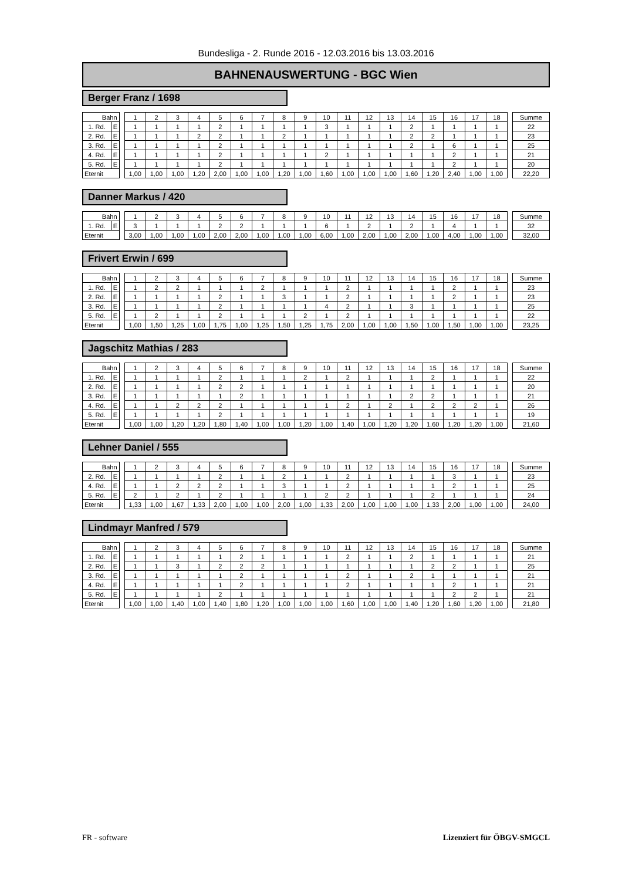Bundesliga - 2. Runde 2016 - 12.03.2016 bis 13.03.2016
BAHNENAUSWERTUNG - BGC Wien
Berger Franz / 1698
| Bahn | | | 1 | 2 | 3 | 4 | 5 | 6 | 7 | 8 | 9 | 10 | 11 | 12 | 13 | 14 | 15 | 16 | 17 | 18 | | Summe |
| --- | --- | --- | --- | --- | --- | --- | --- | --- | --- | --- | --- | --- | --- | --- | --- | --- | --- | --- | --- | --- | --- | --- |
| 1. Rd. | E | | 1 | 1 | 1 | 1 | 2 | 1 | 1 | 1 | 1 | 3 | 1 | 1 | 1 | 2 | 1 | 1 | 1 | 1 | | 22 |
| 2. Rd. | E | | 1 | 1 | 1 | 2 | 2 | 1 | 1 | 2 | 1 | 1 | 1 | 1 | 1 | 2 | 2 | 1 | 1 | 1 | | 23 |
| 3. Rd. | E | | 1 | 1 | 1 | 1 | 2 | 1 | 1 | 1 | 1 | 1 | 1 | 1 | 1 | 2 | 1 | 6 | 1 | 1 | | 25 |
| 4. Rd. | E | | 1 | 1 | 1 | 1 | 2 | 1 | 1 | 1 | 1 | 2 | 1 | 1 | 1 | 1 | 1 | 2 | 1 | 1 | | 21 |
| 5. Rd. | E | | 1 | 1 | 1 | 1 | 2 | 1 | 1 | 1 | 1 | 1 | 1 | 1 | 1 | 1 | 1 | 2 | 1 | 1 | | 20 |
| Eternit | | | 1,00 | 1,00 | 1,00 | 1,20 | 2,00 | 1,00 | 1,00 | 1,20 | 1,00 | 1,60 | 1,00 | 1,00 | 1,00 | 1,60 | 1,20 | 2,40 | 1,00 | 1,00 | | 22,20 |
Danner Markus / 420
| Bahn | | | 1 | 2 | 3 | 4 | 5 | 6 | 7 | 8 | 9 | 10 | 11 | 12 | 13 | 14 | 15 | 16 | 17 | 18 | | Summe |
| --- | --- | --- | --- | --- | --- | --- | --- | --- | --- | --- | --- | --- | --- | --- | --- | --- | --- | --- | --- | --- | --- | --- |
| 1. Rd. | E | | 3 | 1 | 1 | 1 | 2 | 2 | 1 | 1 | 1 | 6 | 1 | 2 | 1 | 2 | 1 | 4 | 1 | 1 | | 32 |
| Eternit | | | 3,00 | 1,00 | 1,00 | 1,00 | 2,00 | 2,00 | 1,00 | 1,00 | 1,00 | 6,00 | 1,00 | 2,00 | 1,00 | 2,00 | 1,00 | 4,00 | 1,00 | 1,00 | | 32,00 |
Frivert Erwin / 699
| Bahn | | | 1 | 2 | 3 | 4 | 5 | 6 | 7 | 8 | 9 | 10 | 11 | 12 | 13 | 14 | 15 | 16 | 17 | 18 | | Summe |
| --- | --- | --- | --- | --- | --- | --- | --- | --- | --- | --- | --- | --- | --- | --- | --- | --- | --- | --- | --- | --- | --- | --- |
| 1. Rd. | E | | 1 | 2 | 2 | 1 | 1 | 1 | 2 | 1 | 1 | 1 | 2 | 1 | 1 | 1 | 1 | 2 | 1 | 1 | | 23 |
| 2. Rd. | E | | 1 | 1 | 1 | 1 | 2 | 1 | 1 | 3 | 1 | 1 | 2 | 1 | 1 | 1 | 1 | 2 | 1 | 1 | | 23 |
| 3. Rd. | E | | 1 | 1 | 1 | 1 | 2 | 1 | 1 | 1 | 1 | 4 | 2 | 1 | 1 | 3 | 1 | 1 | 1 | 1 | | 25 |
| 5. Rd. | E | | 1 | 2 | 1 | 1 | 2 | 1 | 1 | 1 | 2 | 1 | 2 | 1 | 1 | 1 | 1 | 1 | 1 | 1 | | 22 |
| Eternit | | | 1,00 | 1,50 | 1,25 | 1,00 | 1,75 | 1,00 | 1,25 | 1,50 | 1,25 | 1,75 | 2,00 | 1,00 | 1,00 | 1,50 | 1,00 | 1,50 | 1,00 | 1,00 | | 23,25 |
Jagschitz Mathias / 283
| Bahn | | | 1 | 2 | 3 | 4 | 5 | 6 | 7 | 8 | 9 | 10 | 11 | 12 | 13 | 14 | 15 | 16 | 17 | 18 | | Summe |
| --- | --- | --- | --- | --- | --- | --- | --- | --- | --- | --- | --- | --- | --- | --- | --- | --- | --- | --- | --- | --- | --- | --- |
| 1. Rd. | E | | 1 | 1 | 1 | 1 | 2 | 1 | 1 | 1 | 2 | 1 | 2 | 1 | 1 | 1 | 2 | 1 | 1 | 1 | | 22 |
| 2. Rd. | E | | 1 | 1 | 1 | 1 | 2 | 2 | 1 | 1 | 1 | 1 | 1 | 1 | 1 | 1 | 1 | 1 | 1 | 1 | | 20 |
| 3. Rd. | E | | 1 | 1 | 1 | 1 | 1 | 2 | 1 | 1 | 1 | 1 | 1 | 1 | 1 | 2 | 2 | 1 | 1 | 1 | | 21 |
| 4. Rd. | E | | 1 | 1 | 2 | 2 | 2 | 1 | 1 | 1 | 1 | 1 | 2 | 1 | 2 | 1 | 2 | 2 | 2 | 1 | | 26 |
| 5. Rd. | E | | 1 | 1 | 1 | 1 | 2 | 1 | 1 | 1 | 1 | 1 | 1 | 1 | 1 | 1 | 1 | 1 | 1 | 1 | | 19 |
| Eternit | | | 1,00 | 1,00 | 1,20 | 1,20 | 1,80 | 1,40 | 1,00 | 1,00 | 1,20 | 1,00 | 1,40 | 1,00 | 1,20 | 1,20 | 1,60 | 1,20 | 1,20 | 1,00 | | 21,60 |
Lehner Daniel / 555
| Bahn | | | 1 | 2 | 3 | 4 | 5 | 6 | 7 | 8 | 9 | 10 | 11 | 12 | 13 | 14 | 15 | 16 | 17 | 18 | | Summe |
| --- | --- | --- | --- | --- | --- | --- | --- | --- | --- | --- | --- | --- | --- | --- | --- | --- | --- | --- | --- | --- | --- | --- |
| 2. Rd. | E | | 1 | 1 | 1 | 1 | 2 | 1 | 1 | 2 | 1 | 1 | 2 | 1 | 1 | 1 | 1 | 3 | 1 | 1 | | 23 |
| 4. Rd. | E | | 1 | 1 | 2 | 2 | 2 | 1 | 1 | 3 | 1 | 1 | 2 | 1 | 1 | 1 | 1 | 2 | 1 | 1 | | 25 |
| 5. Rd. | E | | 2 | 1 | 2 | 1 | 2 | 1 | 1 | 1 | 1 | 2 | 2 | 1 | 1 | 1 | 2 | 1 | 1 | 1 | | 24 |
| Eternit | | | 1,33 | 1,00 | 1,67 | 1,33 | 2,00 | 1,00 | 1,00 | 2,00 | 1,00 | 1,33 | 2,00 | 1,00 | 1,00 | 1,00 | 1,33 | 2,00 | 1,00 | 1,00 | | 24,00 |
Lindmayr Manfred / 579
| Bahn | | | 1 | 2 | 3 | 4 | 5 | 6 | 7 | 8 | 9 | 10 | 11 | 12 | 13 | 14 | 15 | 16 | 17 | 18 | | Summe |
| --- | --- | --- | --- | --- | --- | --- | --- | --- | --- | --- | --- | --- | --- | --- | --- | --- | --- | --- | --- | --- | --- | --- |
| 1. Rd. | E | | 1 | 1 | 1 | 1 | 1 | 2 | 1 | 1 | 1 | 1 | 2 | 1 | 1 | 2 | 1 | 1 | 1 | 1 | | 21 |
| 2. Rd. | E | | 1 | 1 | 3 | 1 | 2 | 2 | 2 | 1 | 1 | 1 | 1 | 1 | 1 | 1 | 2 | 2 | 1 | 1 | | 25 |
| 3. Rd. | E | | 1 | 1 | 1 | 1 | 1 | 2 | 1 | 1 | 1 | 1 | 2 | 1 | 1 | 2 | 1 | 1 | 1 | 1 | | 21 |
| 4. Rd. | E | | 1 | 1 | 1 | 1 | 1 | 2 | 1 | 1 | 1 | 1 | 2 | 1 | 1 | 1 | 1 | 2 | 1 | 1 | | 21 |
| 5. Rd. | E | | 1 | 1 | 1 | 1 | 2 | 1 | 1 | 1 | 1 | 1 | 1 | 1 | 1 | 1 | 1 | 2 | 2 | 1 | | 21 |
| Eternit | | | 1,00 | 1,00 | 1,40 | 1,00 | 1,40 | 1,80 | 1,20 | 1,00 | 1,00 | 1,00 | 1,60 | 1,00 | 1,00 | 1,40 | 1,20 | 1,60 | 1,20 | 1,00 | | 21,80 |
FR - software Lizenziert für ÖBGV-SMGCL